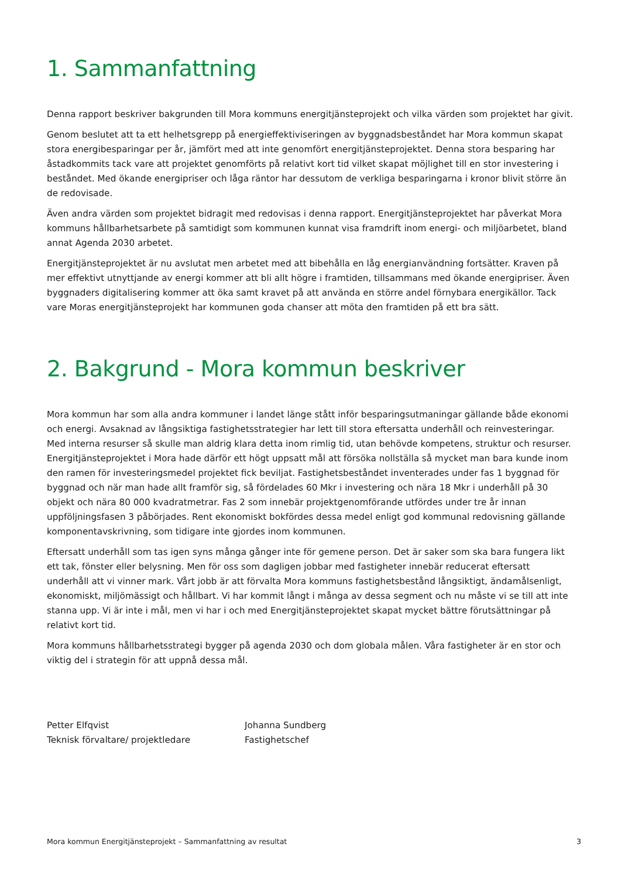1. Sammanfattning
Denna rapport beskriver bakgrunden till Mora kommuns energitjänsteprojekt och vilka värden som projektet har givit.
Genom beslutet att ta ett helhetsgrepp på energieffektiviseringen av byggnadsbeståndet har Mora kommun skapat stora energibesparingar per år, jämfört med att inte genomfört energitjänsteprojektet. Denna stora besparing har åstadkommits tack vare att projektet genomförts på relativt kort tid vilket skapat möjlighet till en stor investering i beståndet. Med ökande energipriser och låga räntor har dessutom de verkliga besparingarna i kronor blivit större än de redovisade.
Även andra värden som projektet bidragit med redovisas i denna rapport. Energitjänsteprojektet har påverkat Mora kommuns hållbarhetsarbete på samtidigt som kommunen kunnat visa framdrift inom energi- och miljöarbetet, bland annat Agenda 2030 arbetet.
Energitjänsteprojektet är nu avslutat men arbetet med att bibehålla en låg energianvändning fortsätter. Kraven på mer effektivt utnyttjande av energi kommer att bli allt högre i framtiden, tillsammans med ökande energipriser. Även byggnaders digitalisering kommer att öka samt kravet på att använda en större andel förnybara energikällor. Tack vare Moras energitjänsteprojekt har kommunen goda chanser att möta den framtiden på ett bra sätt.
2. Bakgrund - Mora kommun beskriver
Mora kommun har som alla andra kommuner i landet länge stått inför besparingsutmaningar gällande både ekonomi och energi. Avsaknad av långsiktiga fastighetsstrategier har lett till stora eftersatta underhåll och reinvesteringar. Med interna resurser så skulle man aldrig klara detta inom rimlig tid, utan behövde kompetens, struktur och resurser. Energitjänsteprojektet i Mora hade därför ett högt uppsatt mål att försöka nollställa så mycket man bara kunde inom den ramen för investeringsmedel projektet fick beviljat. Fastighetsbeståndet inventerades under fas 1 byggnad för byggnad och när man hade allt framför sig, så fördelades 60 Mkr i investering och nära 18 Mkr i underhåll på 30 objekt och nära 80 000 kvadratmetrar. Fas 2 som innebär projektgenomförande utfördes under tre år innan uppföljningsfasen 3 påbörjades. Rent ekonomiskt bokfördes dessa medel enligt god kommunal redovisning gällande komponentavskrivning, som tidigare inte gjordes inom kommunen.
Eftersatt underhåll som tas igen syns många gånger inte för gemene person. Det är saker som ska bara fungera likt ett tak, fönster eller belysning. Men för oss som dagligen jobbar med fastigheter innebär reducerat eftersatt underhåll att vi vinner mark. Vårt jobb är att förvalta Mora kommuns fastighetsbestånd långsiktigt, ändamålsenligt, ekonomiskt, miljömässigt och hållbart. Vi har kommit långt i många av dessa segment och nu måste vi se till att inte stanna upp. Vi är inte i mål, men vi har i och med Energitjänsteprojektet skapat mycket bättre förutsättningar på relativt kort tid.
Mora kommuns hållbarhetsstrategi bygger på agenda 2030 och dom globala målen. Våra fastigheter är en stor och viktig del i strategin för att uppnå dessa mål.
Petter Elfqvist
Teknisk förvaltare/ projektledare
Johanna Sundberg
Fastighetschef
Mora kommun Energitjänsteprojekt – Sammanfattning av resultat 3